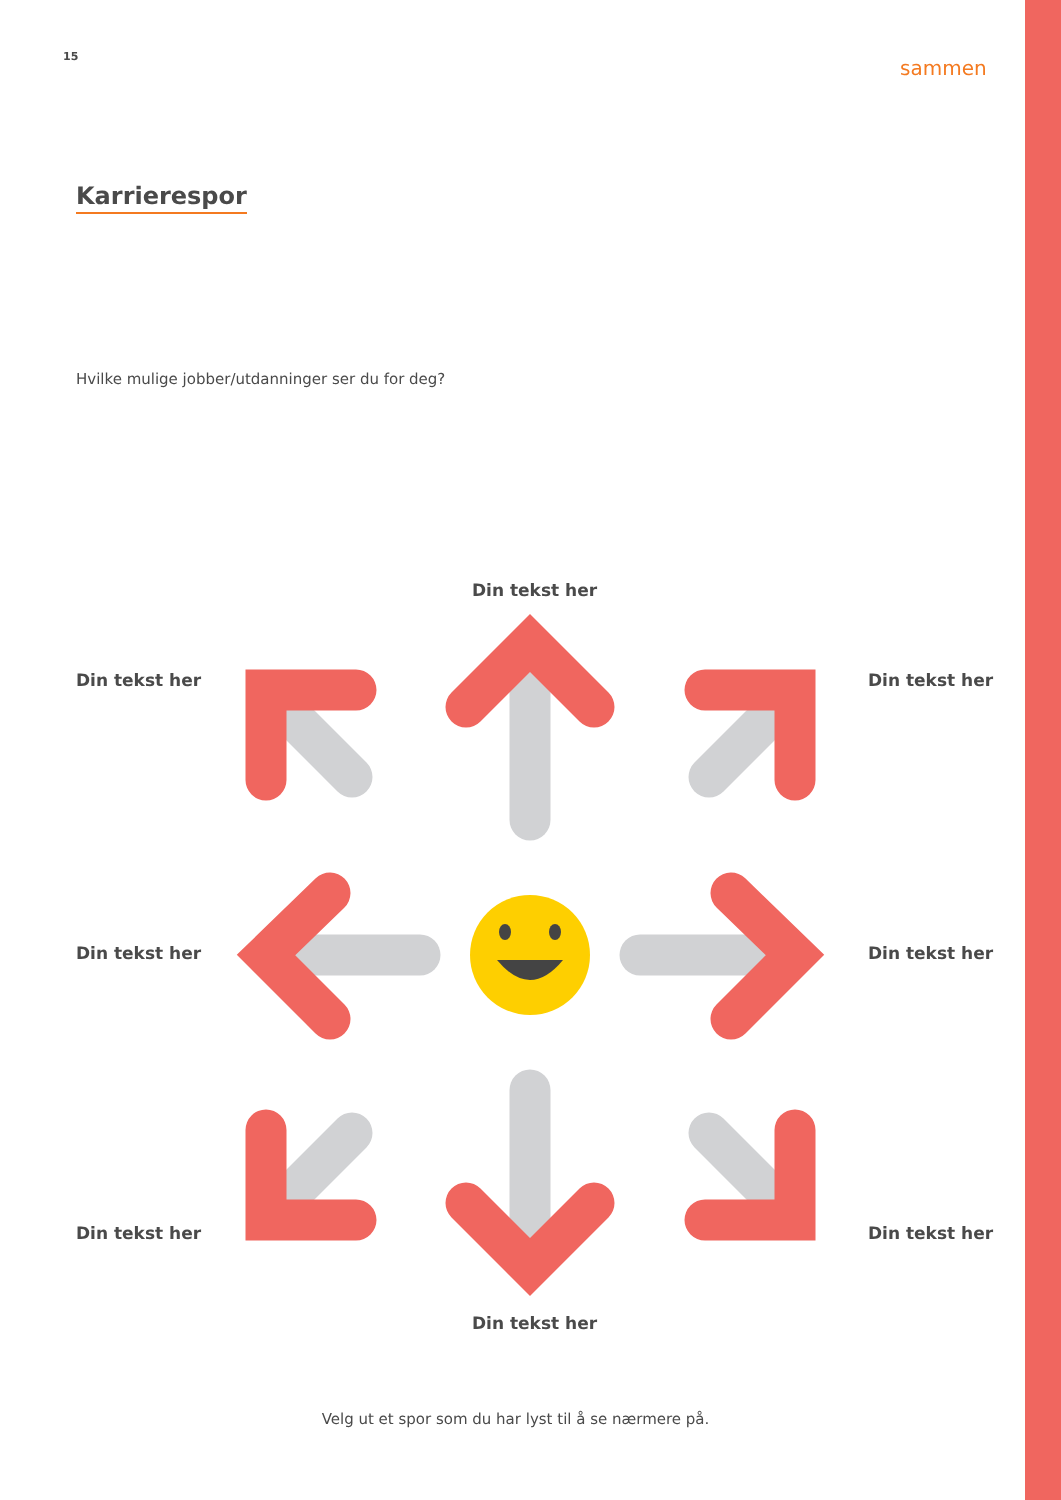15 sammen
Karrierespor
Hvilke mulige jobber/utdanninger ser du for deg?
Din tekst her
Din tekst her Din tekst her
Din tekst her Din tekst her
Din tekst her Din tekst her
Din tekst her
Velg ut et spor som du har lyst til å se nærmere på.